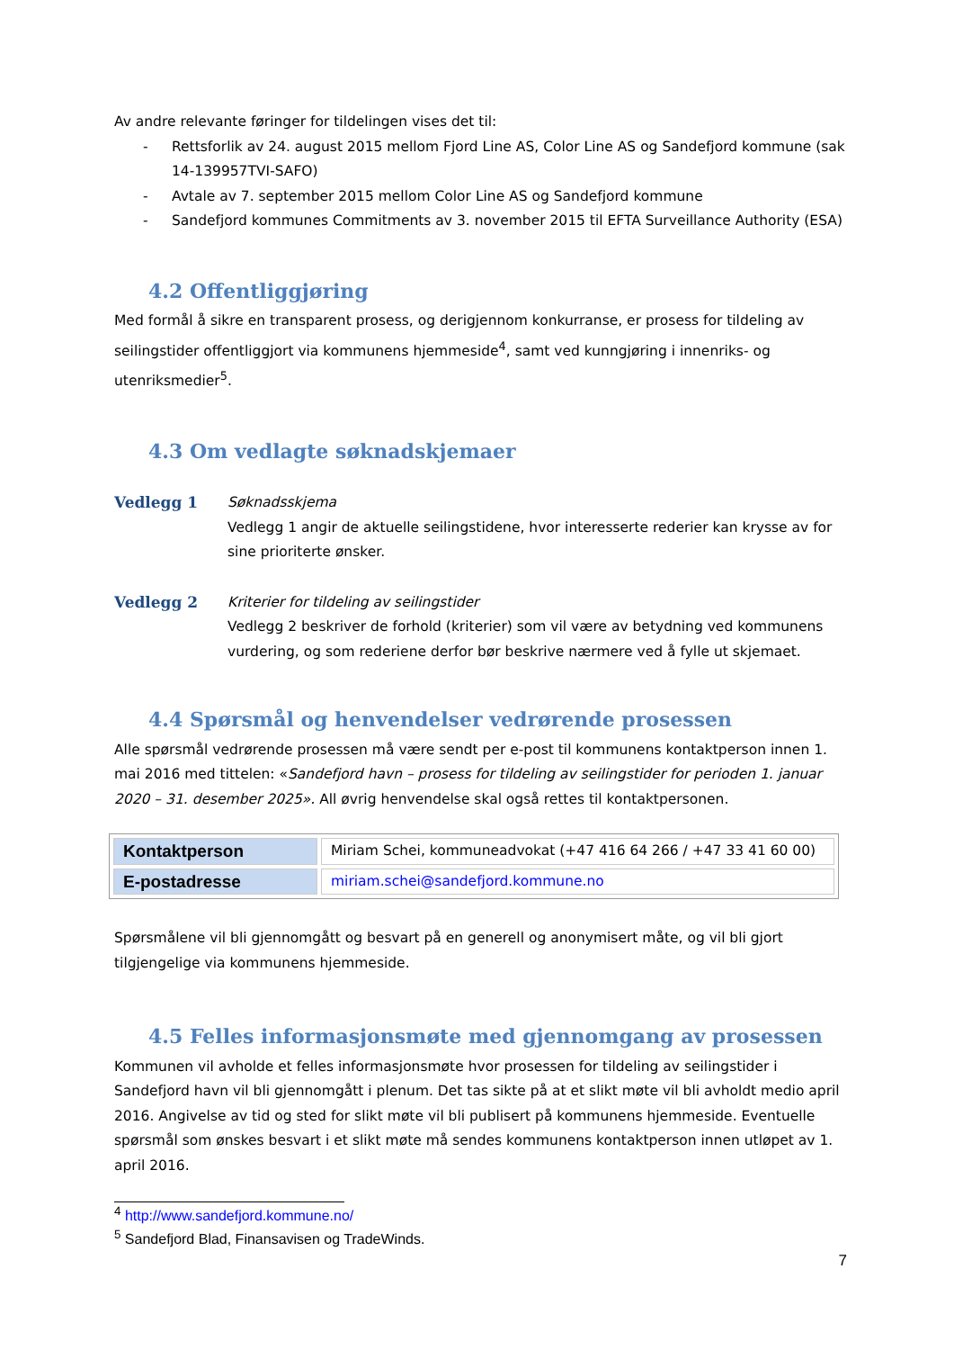Av andre relevante føringer for tildelingen vises det til:
- Rettsforlik av 24. august 2015 mellom Fjord Line AS, Color Line AS og Sandefjord kommune (sak 14-139957TVI-SAFO)
- Avtale av 7. september 2015 mellom Color Line AS og Sandefjord kommune
- Sandefjord kommunes Commitments av 3. november 2015 til EFTA Surveillance Authority (ESA)
4.2 Offentliggjøring
Med formål å sikre en transparent prosess, og derigjennom konkurranse, er prosess for tildeling av seilingstider offentliggjort via kommunens hjemmeside<sup>4</sup>, samt ved kunngjøring i innenriks- og utenriksmedier<sup>5</sup>.
4.3 Om vedlagte søknadskjemaer
Vedlegg 1 Søknadsskjema
Vedlegg 1 angir de aktuelle seilingstidene, hvor interesserte rederier kan krysse av for sine prioriterte ønsker.
Vedlegg 2 Kriterier for tildeling av seilingstider
Vedlegg 2 beskriver de forhold (kriterier) som vil være av betydning ved kommunens vurdering, og som rederiene derfor bør beskrive nærmere ved å fylle ut skjemaet.
4.4 Spørsmål og henvendelser vedrørende prosessen
Alle spørsmål vedrørende prosessen må være sendt per e-post til kommunens kontaktperson innen 1. mai 2016 med tittelen: «Sandefjord havn – prosess for tildeling av seilingstider for perioden 1. januar 2020 – 31. desember 2025». All øvrig henvendelse skal også rettes til kontaktpersonen.
| Kontaktperson | Miriam Schei, kommuneadvokat (+47 416 64 266 / +47 33 41 60 00) |
| E-postadresse | miriam.schei@sandefjord.kommune.no |
Spørsmålene vil bli gjennomgått og besvart på en generell og anonymisert måte, og vil bli gjort tilgjengelige via kommunens hjemmeside.
4.5 Felles informasjonsmøte med gjennomgang av prosessen
Kommunen vil avholde et felles informasjonsmøte hvor prosessen for tildeling av seilingstider i Sandefjord havn vil bli gjennomgått i plenum. Det tas sikte på at et slikt møte vil bli avholdt medio april 2016. Angivelse av tid og sted for slikt møte vil bli publisert på kommunens hjemmeside. Eventuelle spørsmål som ønskes besvart i et slikt møte må sendes kommunens kontaktperson innen utløpet av 1. april 2016.
<sup>4</sup> http://www.sandefjord.kommune.no/
<sup>5</sup> Sandefjord Blad, Finansavisen og TradeWinds.
7